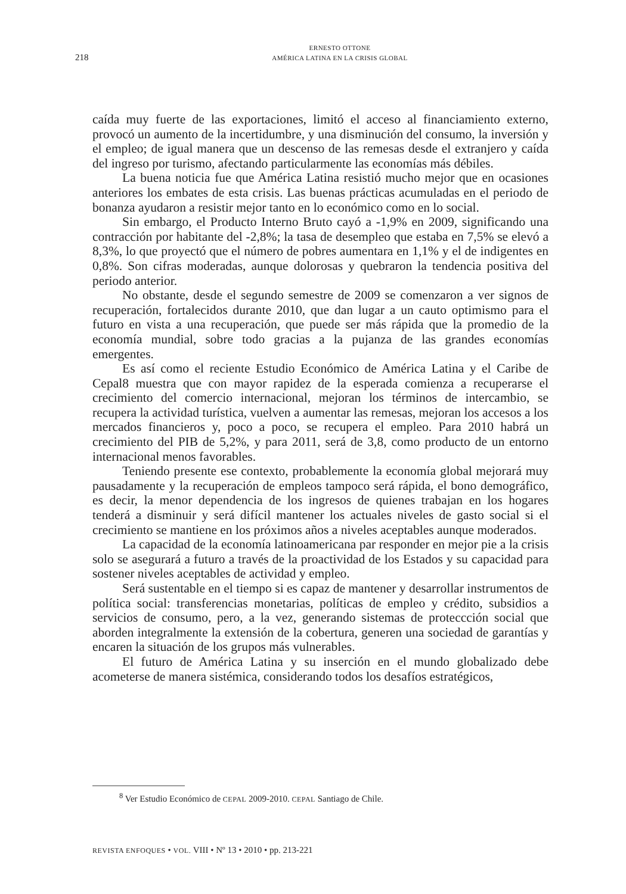218
ERNESTO OTTONE
AMÉRICA LATINA EN LA CRISIS GLOBAL
caída muy fuerte de las exportaciones, limitó el acceso al financiamiento externo, provocó un aumento de la incertidumbre, y una disminución del consumo, la inversión y el empleo; de igual manera que un descenso de las remesas desde el extranjero y caída del ingreso por turismo, afectando particularmente las economías más débiles.
La buena noticia fue que América Latina resistió mucho mejor que en ocasiones anteriores los embates de esta crisis. Las buenas prácticas acumuladas en el periodo de bonanza ayudaron a resistir mejor tanto en lo económico como en lo social.
Sin embargo, el Producto Interno Bruto cayó a -1,9% en 2009, significando una contracción por habitante del -2,8%; la tasa de desempleo que estaba en 7,5% se elevó a 8,3%, lo que proyectó que el número de pobres aumentara en 1,1% y el de indigentes en 0,8%. Son cifras moderadas, aunque dolorosas y quebraron la tendencia positiva del periodo anterior.
No obstante, desde el segundo semestre de 2009 se comenzaron a ver signos de recuperación, fortalecidos durante 2010, que dan lugar a un cauto optimismo para el futuro en vista a una recuperación, que puede ser más rápida que la promedio de la economía mundial, sobre todo gracias a la pujanza de las grandes economías emergentes.
Es así como el reciente Estudio Económico de América Latina y el Caribe de Cepal8 muestra que con mayor rapidez de la esperada comienza a recuperarse el crecimiento del comercio internacional, mejoran los términos de intercambio, se recupera la actividad turística, vuelven a aumentar las remesas, mejoran los accesos a los mercados financieros y, poco a poco, se recupera el empleo. Para 2010 habrá un crecimiento del PIB de 5,2%, y para 2011, será de 3,8, como producto de un entorno internacional menos favorables.
Teniendo presente ese contexto, probablemente la economía global mejorará muy pausadamente y la recuperación de empleos tampoco será rápida, el bono demográfico, es decir, la menor dependencia de los ingresos de quienes trabajan en los hogares tenderá a disminuir y será difícil mantener los actuales niveles de gasto social si el crecimiento se mantiene en los próximos años a niveles aceptables aunque moderados.
La capacidad de la economía latinoamericana par responder en mejor pie a la crisis solo se asegurará a futuro a través de la proactividad de los Estados y su capacidad para sostener niveles aceptables de actividad y empleo.
Será sustentable en el tiempo si es capaz de mantener y desarrollar instrumentos de política social: transferencias monetarias, políticas de empleo y crédito, subsidios a servicios de consumo, pero, a la vez, generando sistemas de proteccción social que aborden integralmente la extensión de la cobertura, generen una sociedad de garantías y encaren la situación de los grupos más vulnerables.
El futuro de América Latina y su inserción en el mundo globalizado debe acometerse de manera sistémica, considerando todos los desafíos estratégicos,
<sup>8</sup> Ver Estudio Económico de CEPAL 2009-2010. CEPAL Santiago de Chile.
REVISTA ENFOQUES • VOL. VIII • Nº 13 • 2010 • pp. 213-221